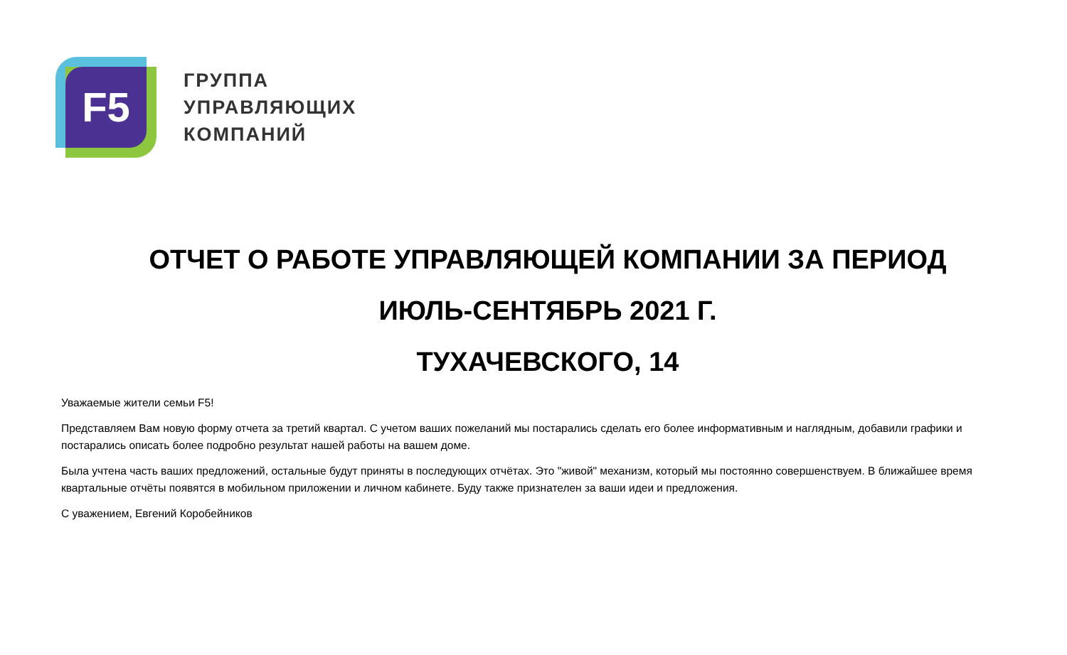F5
ГРУППА
УПРАВЛЯЮЩИХ
КОМПАНИЙ
ОТЧЕТ О РАБОТЕ УПРАВЛЯЮЩЕЙ КОМПАНИИ ЗА ПЕРИОД
ИЮЛЬ-СЕНТЯБРЬ 2021 Г.
ТУХАЧЕВСКОГО, 14
Уважаемые жители семьи F5!
Представляем Вам новую форму отчета за третий квартал. С учетом ваших пожеланий мы постарались сделать его более информативным и наглядным, добавили графики и постарались описать более подробно результат нашей работы на вашем доме.
Была учтена часть ваших предложений, остальные будут приняты в последующих отчётах. Это "живой" механизм, который мы постоянно совершенствуем. В ближайшее время квартальные отчёты появятся в мобильном приложении и личном кабинете. Буду также признателен за ваши идеи и предложения.
С уважением, Евгений Коробейников